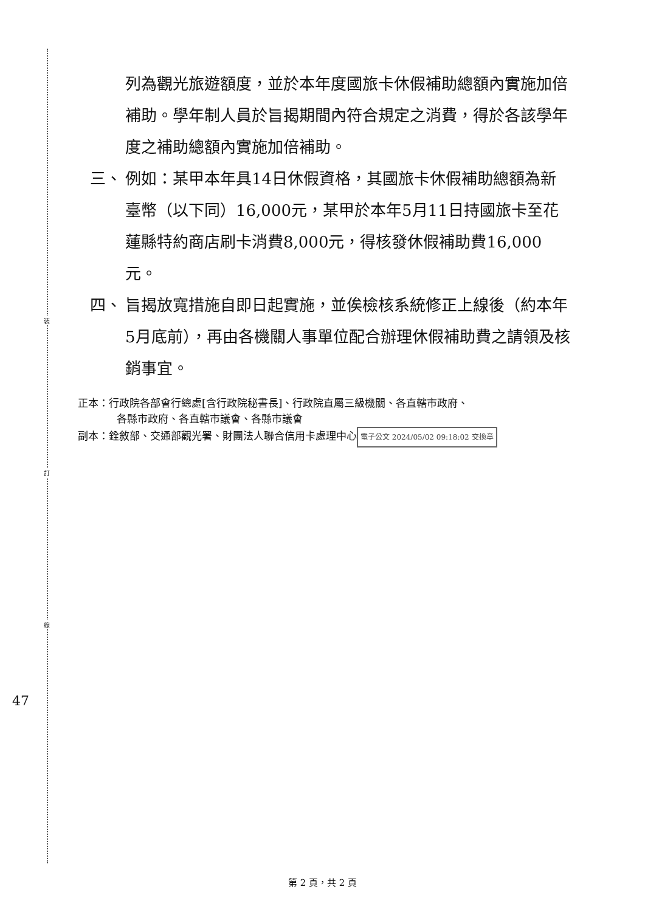裝
訂
線
47
列為觀光旅遊額度，並於本年度國旅卡休假補助總額內實施加倍補助。學年制人員於旨揭期間內符合規定之消費，得於各該學年度之補助總額內實施加倍補助。
三、 例如：某甲本年具14日休假資格，其國旅卡休假補助總額為新臺幣（以下同）16,000元，某甲於本年5月11日持國旅卡至花蓮縣特約商店刷卡消費8,000元，得核發休假補助費16,000元。
四、 旨揭放寬措施自即日起實施，並俟檢核系統修正上線後（約本年5月底前），再由各機關人事單位配合辦理休假補助費之請領及核銷事宜。
正本：行政院各部會行總處[含行政院秘書長]、行政院直屬三級機關、各直轄市政府、
各縣市政府、各直轄市議會、各縣市議會
副本：銓敘部、交通部觀光署、財團法人聯合信用卡處理中心 電子公文 2024/05/02 09:18:02 交換章
第 2 頁，共 2 頁